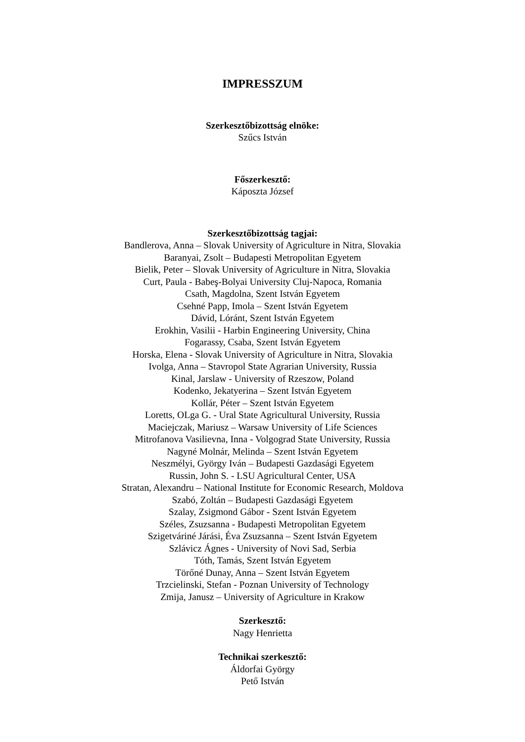IMPRESSZUM
Szerkesztőbizottság elnöke:
Szűcs István
Főszerkesztő:
Káposzta József
Szerkesztőbizottság tagjai:
Bandlerova, Anna – Slovak University of Agriculture in Nitra, Slovakia
Baranyai, Zsolt – Budapesti Metropolitan Egyetem
Bielik, Peter – Slovak University of Agriculture in Nitra, Slovakia
Curt, Paula - Babeş-Bolyai University Cluj-Napoca, Romania
Csath, Magdolna, Szent István Egyetem
Csehné Papp, Imola – Szent István Egyetem
Dávid, Lóránt, Szent István Egyetem
Erokhin, Vasilii - Harbin Engineering University, China
Fogarassy, Csaba, Szent István Egyetem
Horska, Elena - Slovak University of Agriculture in Nitra, Slovakia
Ivolga, Anna – Stavropol State Agrarian University, Russia
Kinal, Jarslaw - University of Rzeszow, Poland
Kodenko, Jekatyerina – Szent István Egyetem
Kollár, Péter – Szent István Egyetem
Loretts, OLga G. - Ural State Agricultural University, Russia
Maciejczak, Mariusz – Warsaw University of Life Sciences
Mitrofanova Vasilievna, Inna - Volgograd State University, Russia
Nagyné Molnár, Melinda – Szent István Egyetem
Neszmélyi, György Iván – Budapesti Gazdasági Egyetem
Russin, John S. - LSU Agricultural Center, USA
Stratan, Alexandru – National Institute for Economic Research, Moldova
Szabó, Zoltán – Budapesti Gazdasági Egyetem
Szalay, Zsigmond Gábor - Szent István Egyetem
Széles, Zsuzsanna - Budapesti Metropolitan Egyetem
Szigetváriné Járási, Éva Zsuzsanna – Szent István Egyetem
Szlávicz Ágnes - University of Novi Sad, Serbia
Tóth, Tamás, Szent István Egyetem
Törőné Dunay, Anna – Szent István Egyetem
Trzcielinski, Stefan - Poznan University of Technology
Zmija, Janusz – University of Agriculture in Krakow
Szerkesztő:
Nagy Henrietta
Technikai szerkesztő:
Áldorfai György
Pető István